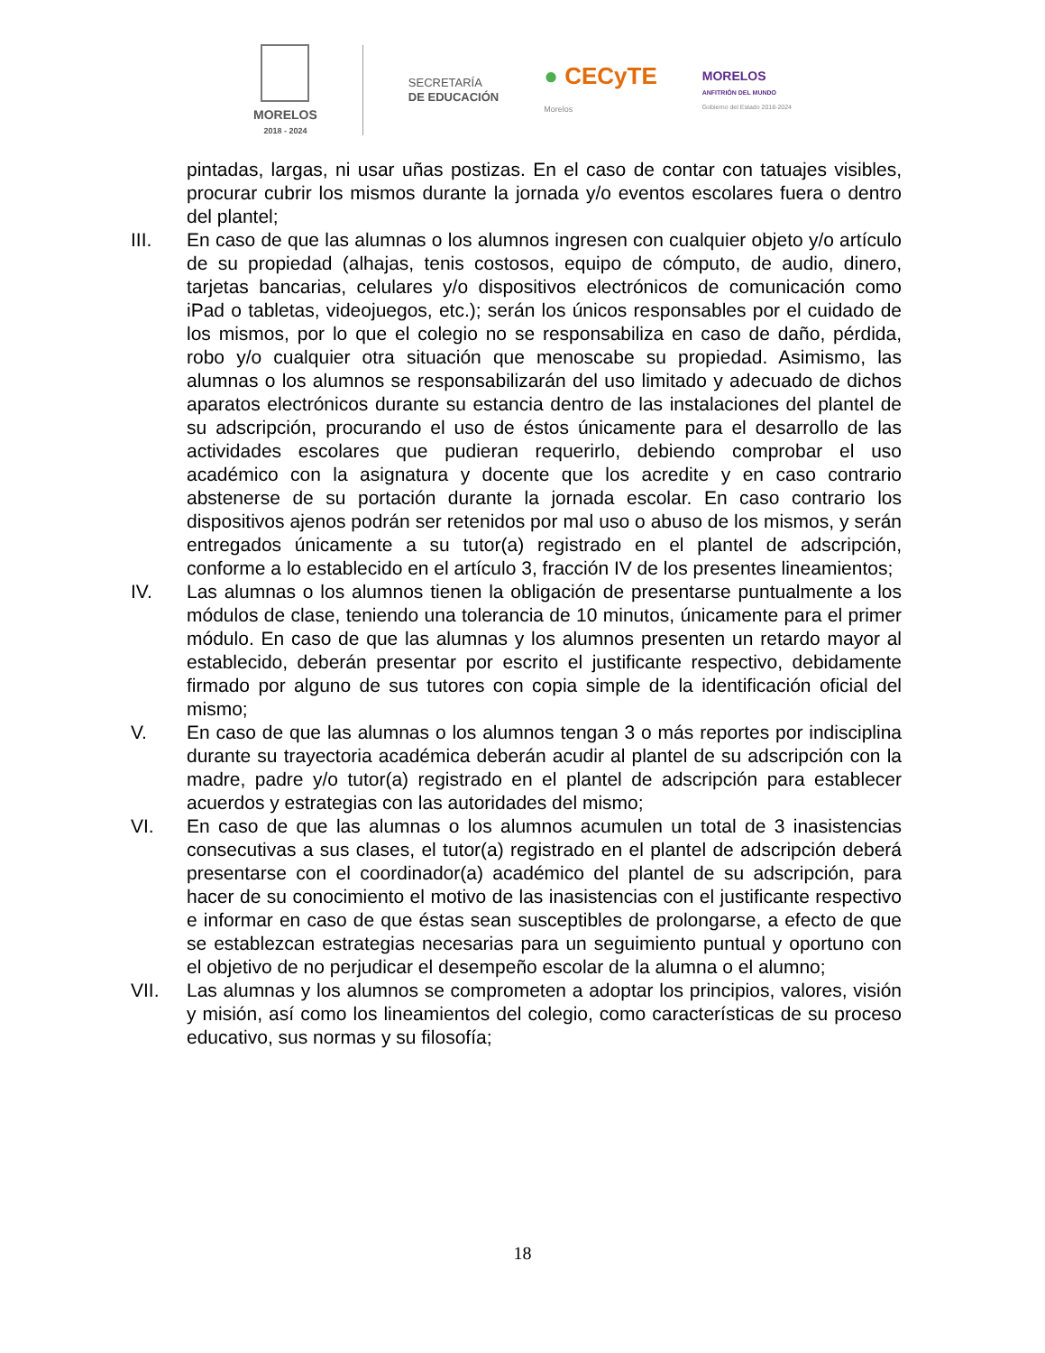MORELOS
2018 - 2024
SECRETARÍA
DE EDUCACIÓN
● CECyTE
Morelos
MORELOS
ANFITRIÓN DEL MUNDO
Gobierno del Estado 2018-2024
pintadas, largas, ni usar uñas postizas. En el caso de contar con tatuajes visibles, procurar cubrir los mismos durante la jornada y/o eventos escolares fuera o dentro del plantel;
III. En caso de que las alumnas o los alumnos ingresen con cualquier objeto y/o artículo de su propiedad (alhajas, tenis costosos, equipo de cómputo, de audio, dinero, tarjetas bancarias, celulares y/o dispositivos electrónicos de comunicación como iPad o tabletas, videojuegos, etc.); serán los únicos responsables por el cuidado de los mismos, por lo que el colegio no se responsabiliza en caso de daño, pérdida, robo y/o cualquier otra situación que menoscabe su propiedad. Asimismo, las alumnas o los alumnos se responsabilizarán del uso limitado y adecuado de dichos aparatos electrónicos durante su estancia dentro de las instalaciones del plantel de su adscripción, procurando el uso de éstos únicamente para el desarrollo de las actividades escolares que pudieran requerirlo, debiendo comprobar el uso académico con la asignatura y docente que los acredite y en caso contrario abstenerse de su portación durante la jornada escolar. En caso contrario los dispositivos ajenos podrán ser retenidos por mal uso o abuso de los mismos, y serán entregados únicamente a su tutor(a) registrado en el plantel de adscripción, conforme a lo establecido en el artículo 3, fracción IV de los presentes lineamientos;
IV. Las alumnas o los alumnos tienen la obligación de presentarse puntualmente a los módulos de clase, teniendo una tolerancia de 10 minutos, únicamente para el primer módulo. En caso de que las alumnas y los alumnos presenten un retardo mayor al establecido, deberán presentar por escrito el justificante respectivo, debidamente firmado por alguno de sus tutores con copia simple de la identificación oficial del mismo;
V. En caso de que las alumnas o los alumnos tengan 3 o más reportes por indisciplina durante su trayectoria académica deberán acudir al plantel de su adscripción con la madre, padre y/o tutor(a) registrado en el plantel de adscripción para establecer acuerdos y estrategias con las autoridades del mismo;
VI. En caso de que las alumnas o los alumnos acumulen un total de 3 inasistencias consecutivas a sus clases, el tutor(a) registrado en el plantel de adscripción deberá presentarse con el coordinador(a) académico del plantel de su adscripción, para hacer de su conocimiento el motivo de las inasistencias con el justificante respectivo e informar en caso de que éstas sean susceptibles de prolongarse, a efecto de que se establezcan estrategias necesarias para un seguimiento puntual y oportuno con el objetivo de no perjudicar el desempeño escolar de la alumna o el alumno;
VII. Las alumnas y los alumnos se comprometen a adoptar los principios, valores, visión y misión, así como los lineamientos del colegio, como características de su proceso educativo, sus normas y su filosofía;
18